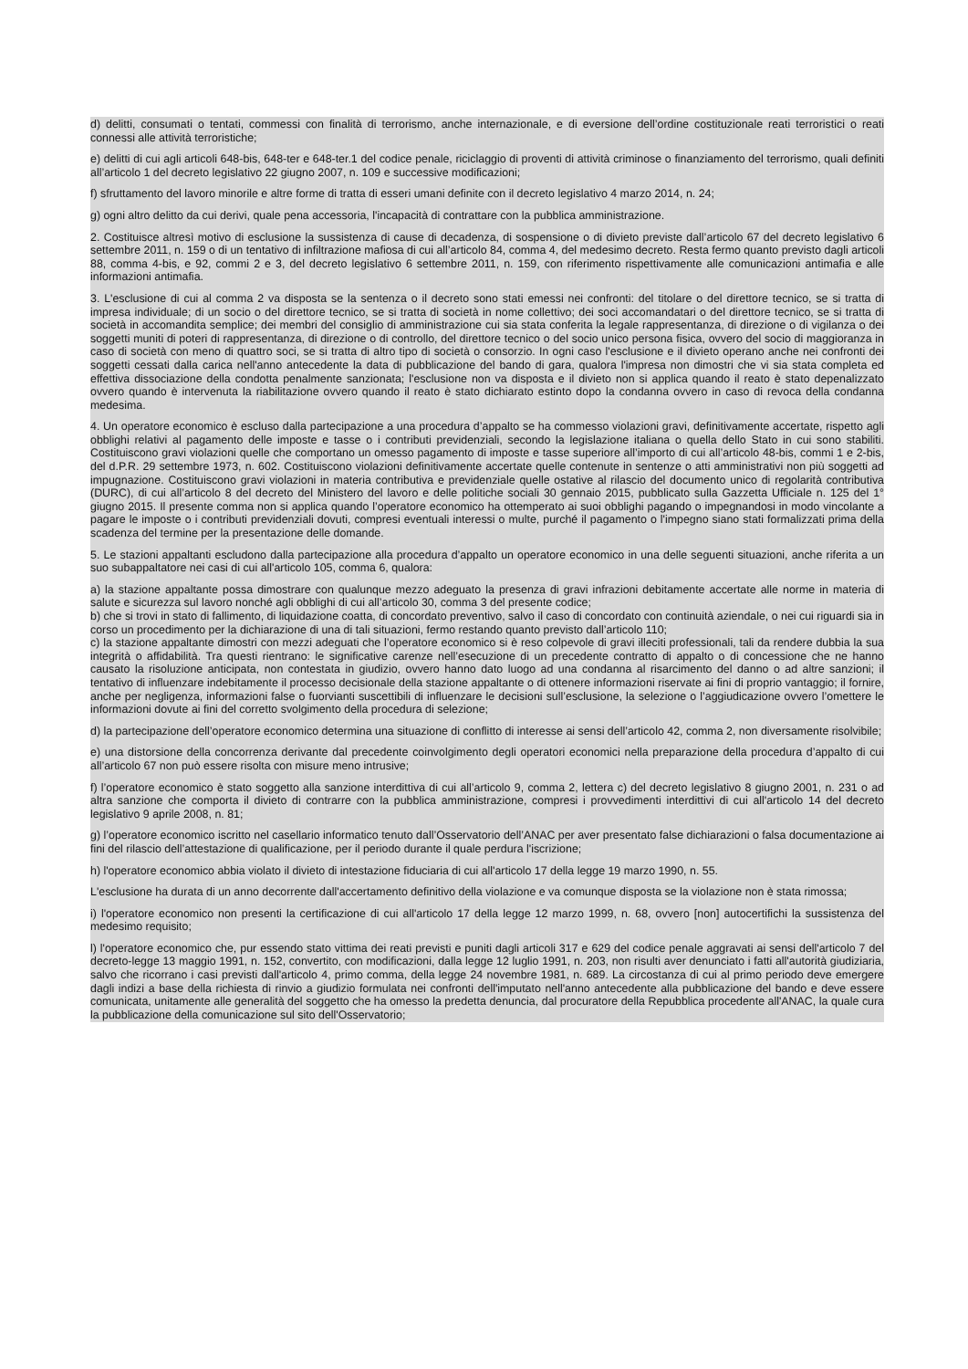d) delitti, consumati o tentati, commessi con finalità di terrorismo, anche internazionale, e di eversione dell’ordine costituzionale reati terroristici o reati connessi alle attività terroristiche;
e) delitti di cui agli articoli 648-bis, 648-ter e 648-ter.1 del codice penale, riciclaggio di proventi di attività criminose o finanziamento del terrorismo, quali definiti all’articolo 1 del decreto legislativo 22 giugno 2007, n. 109 e successive modificazioni;
f) sfruttamento del lavoro minorile e altre forme di tratta di esseri umani definite con il decreto legislativo 4 marzo 2014, n. 24;
g) ogni altro delitto da cui derivi, quale pena accessoria, l'incapacità di contrattare con la pubblica amministrazione.
2. Costituisce altresì motivo di esclusione la sussistenza di cause di decadenza, di sospensione o di divieto previste dall’articolo 67 del decreto legislativo 6 settembre 2011, n. 159 o di un tentativo di infiltrazione mafiosa di cui all’articolo 84, comma 4, del medesimo decreto. Resta fermo quanto previsto dagli articoli 88, comma 4-bis, e 92, commi 2 e 3, del decreto legislativo 6 settembre 2011, n. 159, con riferimento rispettivamente alle comunicazioni antimafia e alle informazioni antimafia.
3. L'esclusione di cui al comma 2 va disposta se la sentenza o il decreto sono stati emessi nei confronti: del titolare o del direttore tecnico, se si tratta di impresa individuale; di un socio o del direttore tecnico, se si tratta di società in nome collettivo; dei soci accomandatari o del direttore tecnico, se si tratta di società in accomandita semplice; dei membri del consiglio di amministrazione cui sia stata conferita la legale rappresentanza, di direzione o di vigilanza o dei soggetti muniti di poteri di rappresentanza, di direzione o di controllo, del direttore tecnico o del socio unico persona fisica, ovvero del socio di maggioranza in caso di società con meno di quattro soci, se si tratta di altro tipo di società o consorzio. In ogni caso l'esclusione e il divieto operano anche nei confronti dei soggetti cessati dalla carica nell'anno antecedente la data di pubblicazione del bando di gara, qualora l'impresa non dimostri che vi sia stata completa ed effettiva dissociazione della condotta penalmente sanzionata; l'esclusione non va disposta e il divieto non si applica quando il reato è stato depenalizzato ovvero quando è intervenuta la riabilitazione ovvero quando il reato è stato dichiarato estinto dopo la condanna ovvero in caso di revoca della condanna medesima.
4. Un operatore economico è escluso dalla partecipazione a una procedura d’appalto se ha commesso violazioni gravi, definitivamente accertate, rispetto agli obblighi relativi al pagamento delle imposte e tasse o i contributi previdenziali, secondo la legislazione italiana o quella dello Stato in cui sono stabiliti. Costituiscono gravi violazioni quelle che comportano un omesso pagamento di imposte e tasse superiore all’importo di cui all’articolo 48-bis, commi 1 e 2-bis, del d.P.R. 29 settembre 1973, n. 602. Costituiscono violazioni definitivamente accertate quelle contenute in sentenze o atti amministrativi non più soggetti ad impugnazione. Costituiscono gravi violazioni in materia contributiva e previdenziale quelle ostative al rilascio del documento unico di regolarità contributiva (DURC), di cui all’articolo 8 del decreto del Ministero del lavoro e delle politiche sociali 30 gennaio 2015, pubblicato sulla Gazzetta Ufficiale n. 125 del 1° giugno 2015. Il presente comma non si applica quando l’operatore economico ha ottemperato ai suoi obblighi pagando o impegnandosi in modo vincolante a pagare le imposte o i contributi previdenziali dovuti, compresi eventuali interessi o multe, purché il pagamento o l'impegno siano stati formalizzati prima della scadenza del termine per la presentazione delle domande.
5. Le stazioni appaltanti escludono dalla partecipazione alla procedura d’appalto un operatore economico in una delle seguenti situazioni, anche riferita a un suo subappaltatore nei casi di cui all'articolo 105, comma 6, qualora:
a) la stazione appaltante possa dimostrare con qualunque mezzo adeguato la presenza di gravi infrazioni debitamente accertate alle norme in materia di salute e sicurezza sul lavoro nonché agli obblighi di cui all’articolo 30, comma 3 del presente codice;
b) che si trovi in stato di fallimento, di liquidazione coatta, di concordato preventivo, salvo il caso di concordato con continuità aziendale, o nei cui riguardi sia in corso un procedimento per la dichiarazione di una di tali situazioni, fermo restando quanto previsto dall’articolo 110;
c) la stazione appaltante dimostri con mezzi adeguati che l’operatore economico si è reso colpevole di gravi illeciti professionali, tali da rendere dubbia la sua integrità o affidabilità. Tra questi rientrano: le significative carenze nell’esecuzione di un precedente contratto di appalto o di concessione che ne hanno causato la risoluzione anticipata, non contestata in giudizio, ovvero hanno dato luogo ad una condanna al risarcimento del danno o ad altre sanzioni; il tentativo di influenzare indebitamente il processo decisionale della stazione appaltante o di ottenere informazioni riservate ai fini di proprio vantaggio; il fornire, anche per negligenza, informazioni false o fuorvianti suscettibili di influenzare le decisioni sull’esclusione, la selezione o l’aggiudicazione ovvero l’omettere le informazioni dovute ai fini del corretto svolgimento della procedura di selezione;
d) la partecipazione dell’operatore economico determina una situazione di conflitto di interesse ai sensi dell’articolo 42, comma 2, non diversamente risolvibile;
e) una distorsione della concorrenza derivante dal precedente coinvolgimento degli operatori economici nella preparazione della procedura d’appalto di cui all’articolo 67 non può essere risolta con misure meno intrusive;
f) l’operatore economico è stato soggetto alla sanzione interdittiva di cui all’articolo 9, comma 2, lettera c) del decreto legislativo 8 giugno 2001, n. 231 o ad altra sanzione che comporta il divieto di contrarre con la pubblica amministrazione, compresi i provvedimenti interdittivi di cui all'articolo 14 del decreto legislativo 9 aprile 2008, n. 81;
g) l’operatore economico iscritto nel casellario informatico tenuto dall’Osservatorio dell’ANAC per aver presentato false dichiarazioni o falsa documentazione ai fini del rilascio dell’attestazione di qualificazione, per il periodo durante il quale perdura l'iscrizione;
h) l'operatore economico abbia violato il divieto di intestazione fiduciaria di cui all'articolo 17 della legge 19 marzo 1990, n. 55.
L'esclusione ha durata di un anno decorrente dall'accertamento definitivo della violazione e va comunque disposta se la violazione non è stata rimossa;
i) l'operatore economico non presenti la certificazione di cui all'articolo 17 della legge 12 marzo 1999, n. 68, ovvero [non] autocertifichi la sussistenza del medesimo requisito;
l) l'operatore economico che, pur essendo stato vittima dei reati previsti e puniti dagli articoli 317 e 629 del codice penale aggravati ai sensi dell'articolo 7 del decreto-legge 13 maggio 1991, n. 152, convertito, con modificazioni, dalla legge 12 luglio 1991, n. 203, non risulti aver denunciato i fatti all'autorità giudiziaria, salvo che ricorrano i casi previsti dall'articolo 4, primo comma, della legge 24 novembre 1981, n. 689. La circostanza di cui al primo periodo deve emergere dagli indizi a base della richiesta di rinvio a giudizio formulata nei confronti dell'imputato nell'anno antecedente alla pubblicazione del bando e deve essere comunicata, unitamente alle generalità del soggetto che ha omesso la predetta denuncia, dal procuratore della Repubblica procedente all'ANAC, la quale cura la pubblicazione della comunicazione sul sito dell'Osservatorio;